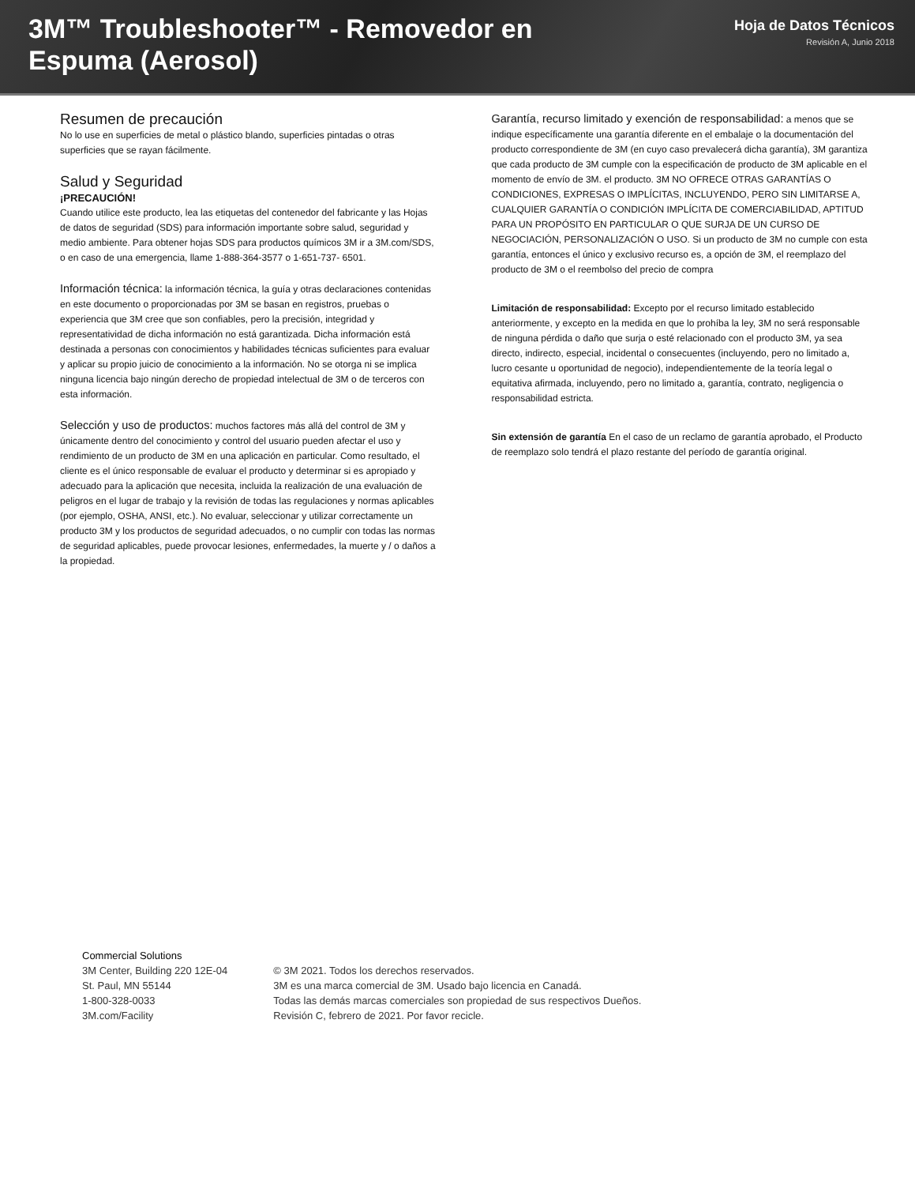3M™ Troubleshooter™ - Removedor en Espuma (Aerosol)
Hoja de Datos Técnicos
Revisión A, Junio 2018
Resumen de precaución
No lo use en superficies de metal o plástico blando, superficies pintadas o otras superficies que se rayan fácilmente.
Salud y Seguridad
¡PRECAUCIÓN!
Cuando utilice este producto, lea las etiquetas del contenedor del fabricante y las Hojas de datos de seguridad (SDS) para información importante sobre salud, seguridad y medio ambiente. Para obtener hojas SDS para productos químicos 3M ir a 3M.com/SDS, o en caso de una emergencia, llame 1-888-364-3577 o 1-651-737- 6501.
Información técnica: la información técnica, la guía y otras declaraciones contenidas en este documento o proporcionadas por 3M se basan en registros, pruebas o experiencia que 3M cree que son confiables, pero la precisión, integridad y representatividad de dicha información no está garantizada. Dicha información está destinada a personas con conocimientos y habilidades técnicas suficientes para evaluar y aplicar su propio juicio de conocimiento a la información. No se otorga ni se implica ninguna licencia bajo ningún derecho de propiedad intelectual de 3M o de terceros con esta información.
Selección y uso de productos: muchos factores más allá del control de 3M y únicamente dentro del conocimiento y control del usuario pueden afectar el uso y rendimiento de un producto de 3M en una aplicación en particular. Como resultado, el cliente es el único responsable de evaluar el producto y determinar si es apropiado y adecuado para la aplicación que necesita, incluida la realización de una evaluación de peligros en el lugar de trabajo y la revisión de todas las regulaciones y normas aplicables (por ejemplo, OSHA, ANSI, etc.). No evaluar, seleccionar y utilizar correctamente un producto 3M y los productos de seguridad adecuados, o no cumplir con todas las normas de seguridad aplicables, puede provocar lesiones, enfermedades, la muerte y / o daños a la propiedad.
Garantía, recurso limitado y exención de responsabilidad: a menos que se indique específicamente una garantía diferente en el embalaje o la documentación del producto correspondiente de 3M (en cuyo caso prevalecerá dicha garantía), 3M garantiza que cada producto de 3M cumple con la especificación de producto de 3M aplicable en el momento de envío de 3M. el producto. 3M NO OFRECE OTRAS GARANTÍAS O CONDICIONES, EXPRESAS O IMPLÍCITAS, INCLUYENDO, PERO SIN LIMITARSE A, CUALQUIER GARANTÍA O CONDICIÓN IMPLÍCITA DE COMERCIABILIDAD, APTITUD PARA UN PROPÓSITO EN PARTICULAR O QUE SURJA DE UN CURSO DE NEGOCIACIÓN, PERSONALIZACIÓN O USO. Si un producto de 3M no cumple con esta garantía, entonces el único y exclusivo recurso es, a opción de 3M, el reemplazo del producto de 3M o el reembolso del precio de compra
Limitación de responsabilidad: Excepto por el recurso limitado establecido anteriormente, y excepto en la medida en que lo prohíba la ley, 3M no será responsable de ninguna pérdida o daño que surja o esté relacionado con el producto 3M, ya sea directo, indirecto, especial, incidental o consecuentes (incluyendo, pero no limitado a, lucro cesante u oportunidad de negocio), independientemente de la teoría legal o equitativa afirmada, incluyendo, pero no limitado a, garantía, contrato, negligencia o responsabilidad estricta.
Sin extensión de garantía En el caso de un reclamo de garantía aprobado, el Producto de reemplazo solo tendrá el plazo restante del período de garantía original.
Commercial Solutions
3M Center, Building 220 12E-04
St. Paul, MN 55144
1-800-328-0033
3M.com/Facility
© 3M 2021. Todos los derechos reservados.
3M es una marca comercial de 3M. Usado bajo licencia en Canadá.
Todas las demás marcas comerciales son propiedad de sus respectivos Dueños.
Revisión C, febrero de 2021. Por favor recicle.